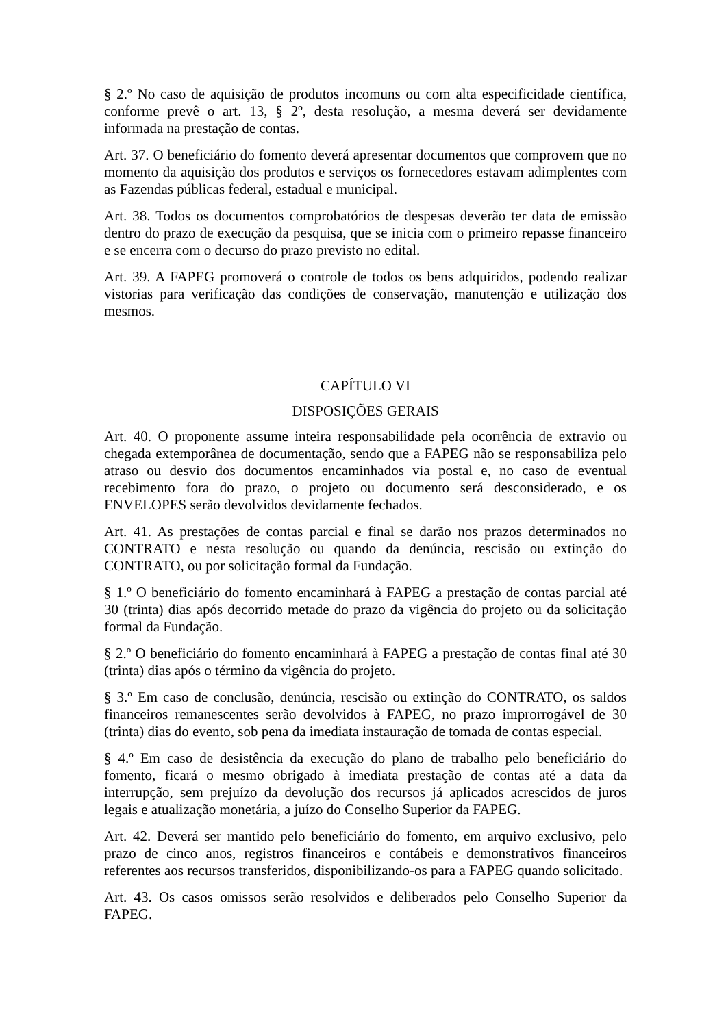§ 2.º No caso de aquisição de produtos incomuns ou com alta especificidade científica, conforme prevê o art. 13, § 2º, desta resolução, a mesma deverá ser devidamente informada na prestação de contas.
Art. 37. O beneficiário do fomento deverá apresentar documentos que comprovem que no momento da aquisição dos produtos e serviços os fornecedores estavam adimplentes com as Fazendas públicas federal, estadual e municipal.
Art. 38. Todos os documentos comprobatórios de despesas deverão ter data de emissão dentro do prazo de execução da pesquisa, que se inicia com o primeiro repasse financeiro e se encerra com o decurso do prazo previsto no edital.
Art. 39. A FAPEG promoverá o controle de todos os bens adquiridos, podendo realizar vistorias para verificação das condições de conservação, manutenção e utilização dos mesmos.
CAPÍTULO VI
DISPOSIÇÕES GERAIS
Art. 40. O proponente assume inteira responsabilidade pela ocorrência de extravio ou chegada extemporânea de documentação, sendo que a FAPEG não se responsabiliza pelo atraso ou desvio dos documentos encaminhados via postal e, no caso de eventual recebimento fora do prazo, o projeto ou documento será desconsiderado, e os ENVELOPES serão devolvidos devidamente fechados.
Art. 41. As prestações de contas parcial e final se darão nos prazos determinados no CONTRATO e nesta resolução ou quando da denúncia, rescisão ou extinção do CONTRATO, ou por solicitação formal da Fundação.
§ 1.º O beneficiário do fomento encaminhará à FAPEG a prestação de contas parcial até 30 (trinta) dias após decorrido metade do prazo da vigência do projeto ou da solicitação formal da Fundação.
§ 2.º O beneficiário do fomento encaminhará à FAPEG a prestação de contas final até 30 (trinta) dias após o término da vigência do projeto.
§ 3.º Em caso de conclusão, denúncia, rescisão ou extinção do CONTRATO, os saldos financeiros remanescentes serão devolvidos à FAPEG, no prazo improrrogável de 30 (trinta) dias do evento, sob pena da imediata instauração de tomada de contas especial.
§ 4.º Em caso de desistência da execução do plano de trabalho pelo beneficiário do fomento, ficará o mesmo obrigado à imediata prestação de contas até a data da interrupção, sem prejuízo da devolução dos recursos já aplicados acrescidos de juros legais e atualização monetária, a juízo do Conselho Superior da FAPEG.
Art. 42. Deverá ser mantido pelo beneficiário do fomento, em arquivo exclusivo, pelo prazo de cinco anos, registros financeiros e contábeis e demonstrativos financeiros referentes aos recursos transferidos, disponibilizando-os para a FAPEG quando solicitado.
Art. 43. Os casos omissos serão resolvidos e deliberados pelo Conselho Superior da FAPEG.